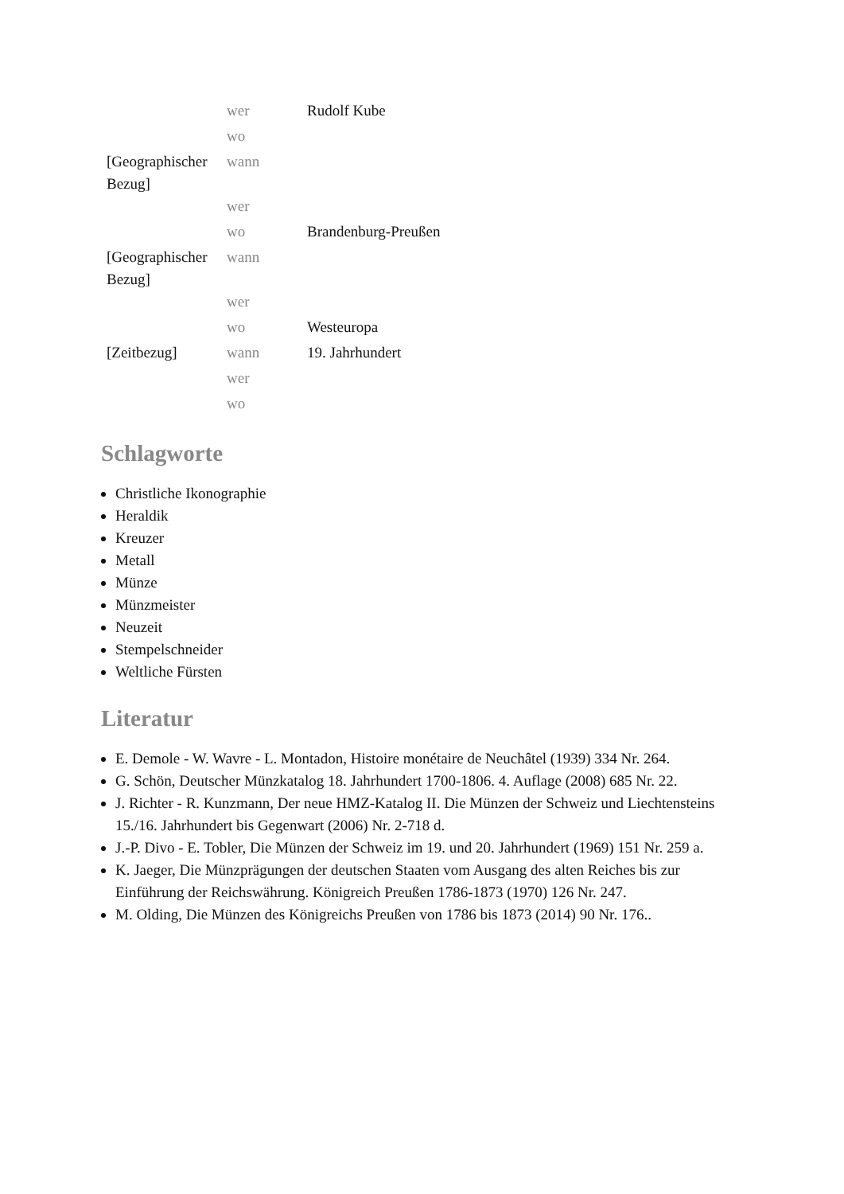| | wer | Rudolf Kube |
| | wo | |
| [Geographischer Bezug] | wann | |
| | wer | |
| | wo | Brandenburg-Preußen |
| [Geographischer Bezug] | wann | |
| | wer | |
| | wo | Westeuropa |
| [Zeitbezug] | wann | 19. Jahrhundert |
| | wer | |
| | wo | |
Schlagworte
Christliche Ikonographie
Heraldik
Kreuzer
Metall
Münze
Münzmeister
Neuzeit
Stempelschneider
Weltliche Fürsten
Literatur
E. Demole - W. Wavre - L. Montadon, Histoire monétaire de Neuchâtel (1939) 334 Nr. 264.
G. Schön, Deutscher Münzkatalog 18. Jahrhundert 1700-1806. 4. Auflage (2008) 685 Nr. 22.
J. Richter - R. Kunzmann, Der neue HMZ-Katalog II. Die Münzen der Schweiz und Liechtensteins 15./16. Jahrhundert bis Gegenwart (2006) Nr. 2-718 d.
J.-P. Divo - E. Tobler, Die Münzen der Schweiz im 19. und 20. Jahrhundert (1969) 151 Nr. 259 a.
K. Jaeger, Die Münzprägungen der deutschen Staaten vom Ausgang des alten Reiches bis zur Einführung der Reichswährung. Königreich Preußen 1786-1873 (1970) 126 Nr. 247.
M. Olding, Die Münzen des Königreichs Preußen von 1786 bis 1873 (2014) 90 Nr. 176..